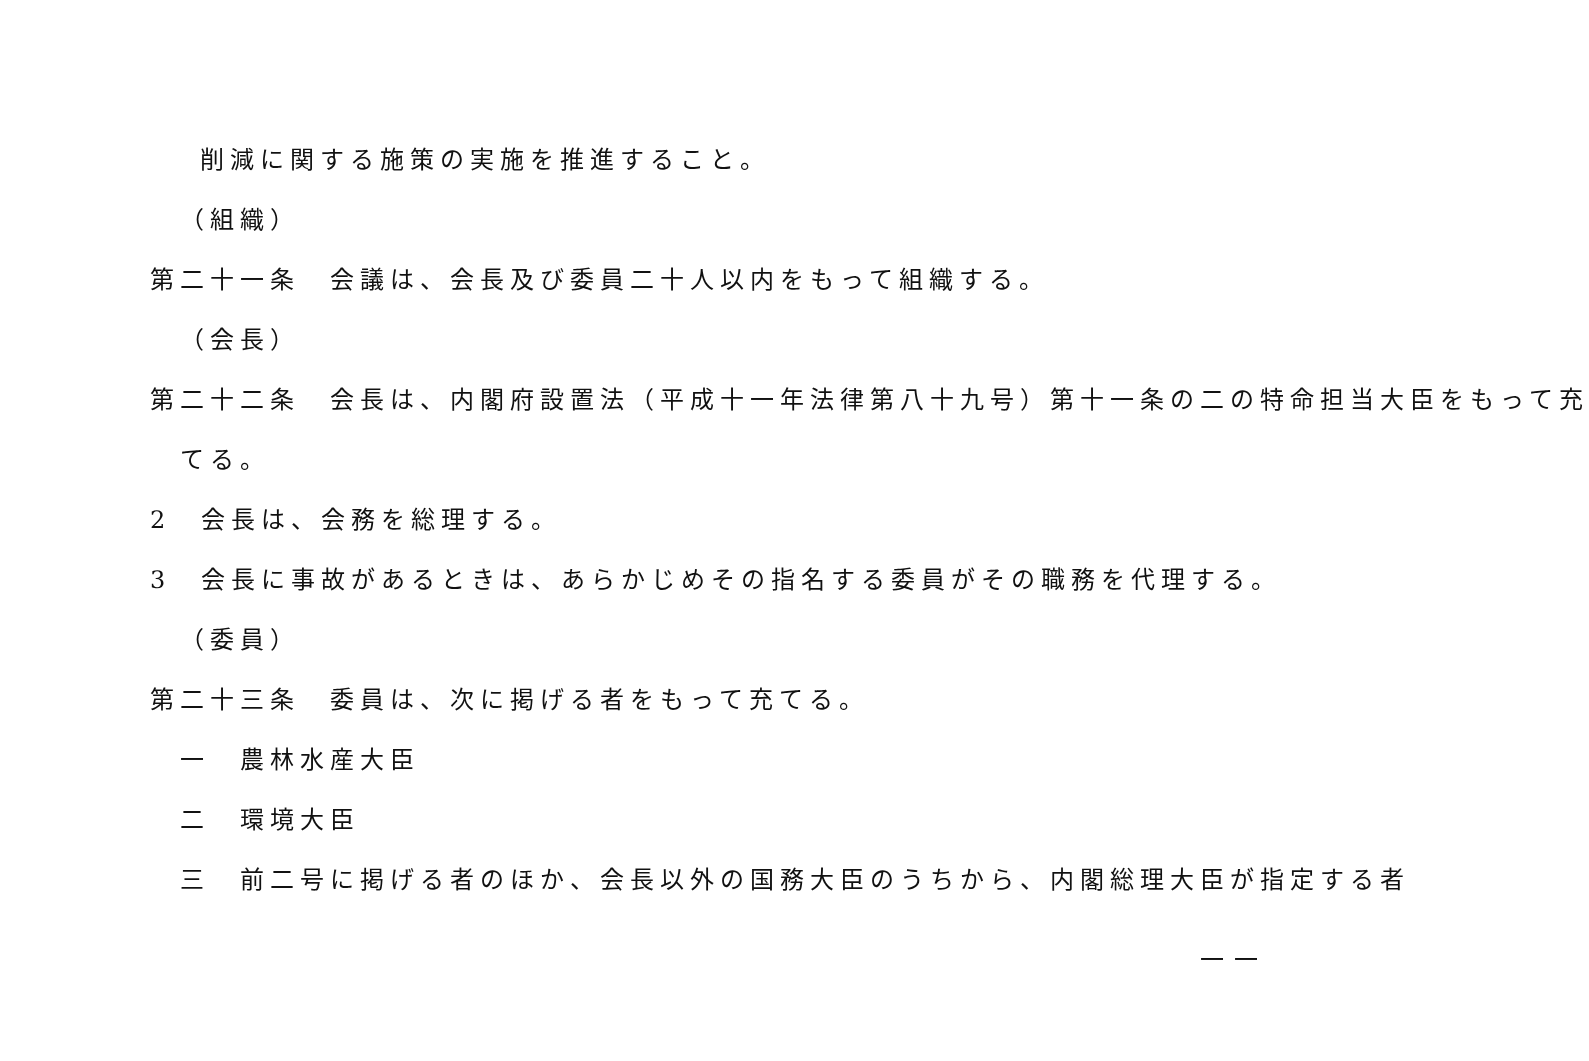削減に関する施策の実施を推進すること。
（組織）
第二十一条　会議は、会長及び委員二十人以内をもって組織する。
（会長）
第二十二条　会長は、内閣府設置法（平成十一年法律第八十九号）第十一条の二の特命担当大臣をもって充
てる。
2　会長は、会務を総理する。
3　会長に事故があるときは、あらかじめその指名する委員がその職務を代理する。
（委員）
第二十三条　委員は、次に掲げる者をもって充てる。
一　農林水産大臣
二　環境大臣
三　前二号に掲げる者のほか、会長以外の国務大臣のうちから、内閣総理大臣が指定する者
一一